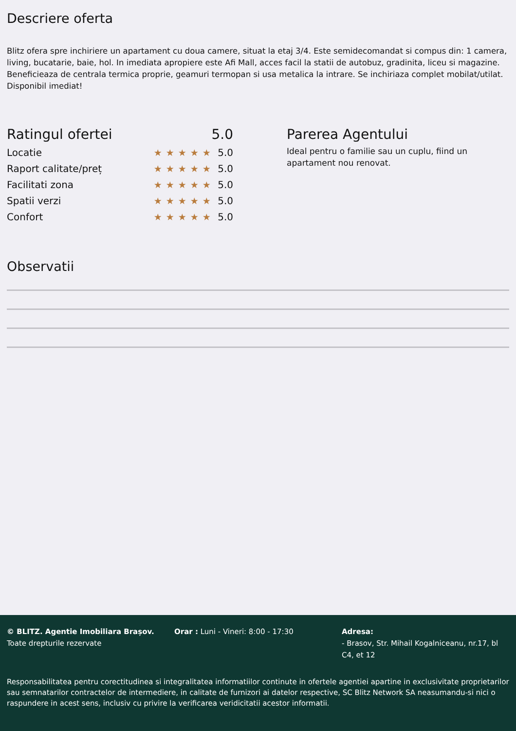Descriere oferta
Blitz ofera spre inchiriere un apartament cu doua camere, situat la etaj 3/4. Este semidecomandat si compus din: 1 camera, living, bucatarie, baie, hol. In imediata apropiere este Afi Mall, acces facil la statii de autobuz, gradinita, liceu si magazine. Beneficieaza de centrala termica proprie, geamuri termopan si usa metalica la intrare. Se inchiriaza complet mobilat/utilat. Disponibil imediat!
Ratingul ofertei 5.0
Locatie ★★★★★ 5.0
Raport calitate/preț ★★★★★ 5.0
Facilitati zona ★★★★★ 5.0
Spatii verzi ★★★★★ 5.0
Confort ★★★★★ 5.0
Parerea Agentului
Ideal pentru o familie sau un cuplu, fiind un apartament nou renovat.
Observatii
© BLITZ. Agentie Imobiliara Brașov.
Toate drepturile rezervate
Orar : Luni - Vineri: 8:00 - 17:30 Adresa:
- Brasov, Str. Mihail Kogalniceanu, nr.17, bl C4, et 12
Responsabilitatea pentru corectitudinea si integralitatea informatiilor continute in ofertele agentiei apartine in exclusivitate proprietarilor sau semnatarilor contractelor de intermediere, in calitate de furnizori ai datelor respective, SC Blitz Network SA neasumandu-si nici o raspundere in acest sens, inclusiv cu privire la verificarea veridicitatii acestor informatii.